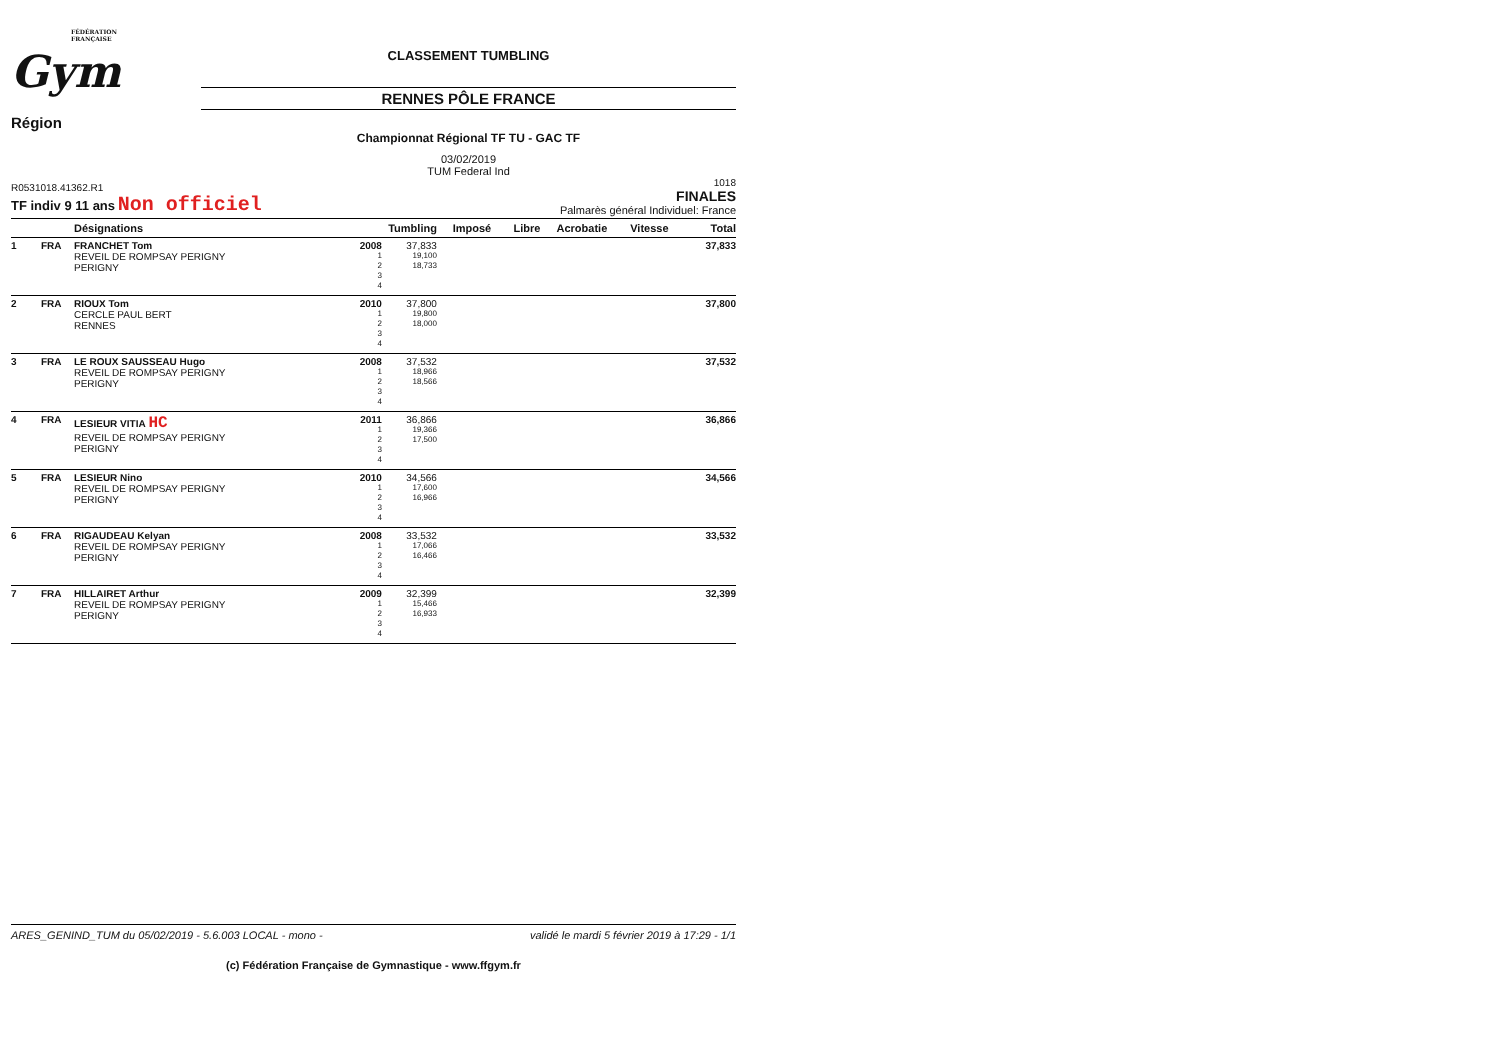FÉDÉRATION
FRANÇAISE
Gym
CLASSEMENT TUMBLING
RENNES PÔLE FRANCE
Région
Championnat Régional TF TU - GAC TF
03/02/2019
TUM Federal Ind
R0531018.41362.R1
TF indiv 9 11 ans Non officiel
1018
FINALES
Palmarès général Individuel: France
| | | Désignations | | Tumbling | Imposé | Libre | Acrobatie | Vitesse | Total |
| --- | --- | --- | --- | --- | --- | --- | --- | --- | --- |
| 1 | FRA | FRANCHET Tom REVEIL DE ROMPSAY PERIGNY PERIGNY | 2008 1 2 3 4 | 37,833 19,100 18,733 | | | | | 37,833 |
| 2 | FRA | RIOUX Tom CERCLE PAUL BERT RENNES | 2010 1 2 3 4 | 37,800 19,800 18,000 | | | | | 37,800 |
| 3 | FRA | LE ROUX SAUSSEAU Hugo REVEIL DE ROMPSAY PERIGNY PERIGNY | 2008 1 2 3 4 | 37,532 18,966 18,566 | | | | | 37,532 |
| 4 | FRA | LESIEUR VITIA HC REVEIL DE ROMPSAY PERIGNY PERIGNY | 2011 1 2 3 4 | 36,866 19,366 17,500 | | | | | 36,866 |
| 5 | FRA | LESIEUR Nino REVEIL DE ROMPSAY PERIGNY PERIGNY | 2010 1 2 3 4 | 34,566 17,600 16,966 | | | | | 34,566 |
| 6 | FRA | RIGAUDEAU Kelyan REVEIL DE ROMPSAY PERIGNY PERIGNY | 2008 1 2 3 4 | 33,532 17,066 16,466 | | | | | 33,532 |
| 7 | FRA | HILLAIRET Arthur REVEIL DE ROMPSAY PERIGNY PERIGNY | 2009 1 2 3 4 | 32,399 15,466 16,933 | | | | | 32,399 |
ARES_GENIND_TUM du 05/02/2019 - 5.6.003 LOCAL - mono - validé le mardi 5 février 2019 à 17:29 - 1/1
(c) Fédération Française de Gymnastique - www.ffgym.fr